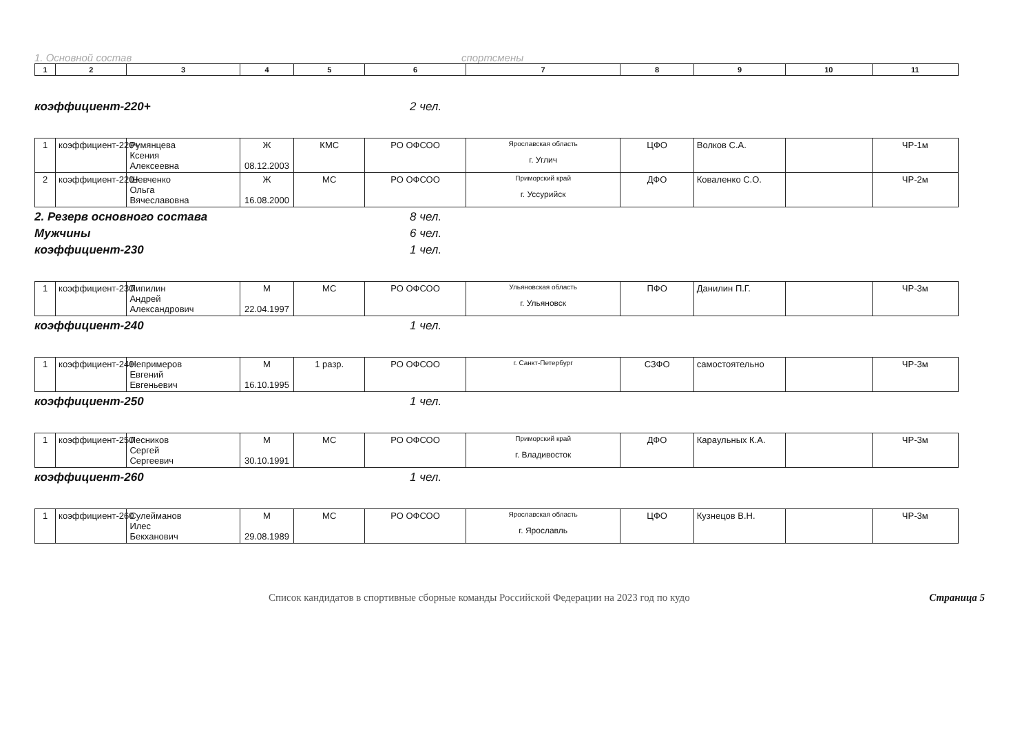1. Основной состав спортсмены
| 1 | 2 | 3 | 4 | 5 | 6 | 7 | 8 | 9 | 10 | 11 |
| --- | --- | --- | --- | --- | --- | --- | --- | --- | --- | --- |
коэффициент-220+ 2 чел.
| 1 | коэффициент-220+ | Румянцева Ксения Алексеевна | Ж 08.12.2003 | КМС | РО ОФСОО | Ярославская область г. Углич | ЦФО | Волков С.А. | | ЧР-1м |
| 2 | коэффициент-220+ | Шевченко Ольга Вячеславовна | Ж 16.08.2000 | МС | РО ОФСОО | Приморский край г. Уссурийск | ДФО | Коваленко С.О. | | ЧР-2м |
2. Резерв основного состава 8 чел.
Мужчины 6 чел.
коэффициент-230 1 чел.
| 1 | коэффициент-230 | Липилин Андрей Александрович | М 22.04.1997 | МС | РО ОФСОО | Ульяновская область г. Ульяновск | ПФО | Данилин П.Г. | | ЧР-3м |
коэффициент-240 1 чел.
| 1 | коэффициент-240 | Непримеров Евгений Евгеньевич | М 16.10.1995 | 1 разр. | РО ОФСОО | г. Санкт-Петербург | СЗФО | самостоятельно | | ЧР-3м |
коэффициент-250 1 чел.
| 1 | коэффициент-250 | Лесников Сергей Сергеевич | М 30.10.1991 | МС | РО ОФСОО | Приморский край г. Владивосток | ДФО | Караульных К.А. | | ЧР-3м |
коэффициент-260 1 чел.
| 1 | коэффициент-260 | Сулейманов Илес Бекханович | М 29.08.1989 | МС | РО ОФСОО | Ярославская область г. Ярославль | ЦФО | Кузнецов В.Н. | | ЧР-3м |
Список кандидатов в спортивные сборные команды Российской Федерации на 2023 год по кудо Страница 5